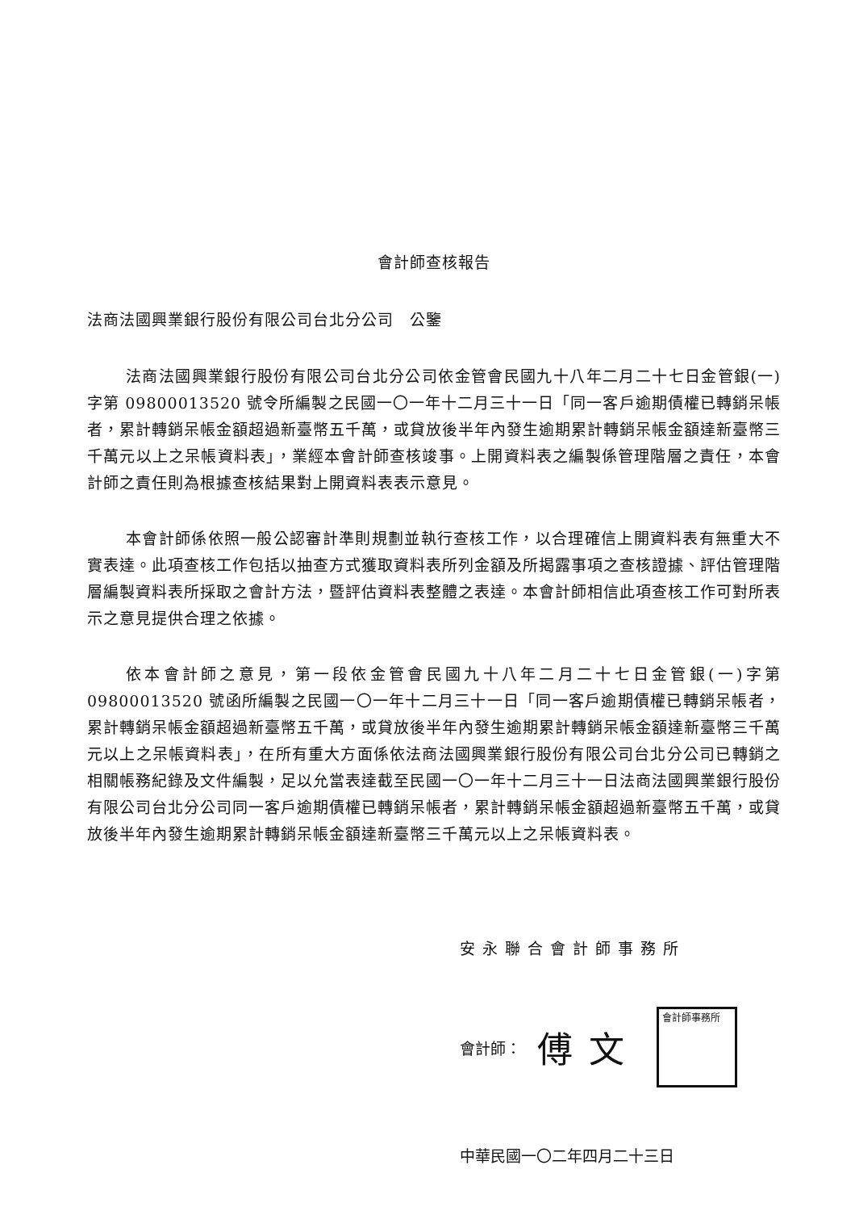會計師查核報告
法商法國興業銀行股份有限公司台北分公司　公鑒
法商法國興業銀行股份有限公司台北分公司依金管會民國九十八年二月二十七日金管銀(一)字第 09800013520 號令所編製之民國一〇一年十二月三十一日「同一客戶逾期債權已轉銷呆帳者，累計轉銷呆帳金額超過新臺幣五千萬，或貸放後半年內發生逾期累計轉銷呆帳金額達新臺幣三千萬元以上之呆帳資料表」，業經本會計師查核竣事。上開資料表之編製係管理階層之責任，本會計師之責任則為根據查核結果對上開資料表表示意見。
本會計師係依照一般公認審計準則規劃並執行查核工作，以合理確信上開資料表有無重大不實表達。此項查核工作包括以抽查方式獲取資料表所列金額及所揭露事項之查核證據、評估管理階層編製資料表所採取之會計方法，暨評估資料表整體之表達。本會計師相信此項查核工作可對所表示之意見提供合理之依據。
依本會計師之意見，第一段依金管會民國九十八年二月二十七日金管銀(一)字第 09800013520 號函所編製之民國一〇一年十二月三十一日「同一客戶逾期債權已轉銷呆帳者，累計轉銷呆帳金額超過新臺幣五千萬，或貸放後半年內發生逾期累計轉銷呆帳金額達新臺幣三千萬元以上之呆帳資料表」，在所有重大方面係依法商法國興業銀行股份有限公司台北分公司已轉銷之相關帳務紀錄及文件編製，足以允當表達截至民國一〇一年十二月三十一日法商法國興業銀行股份有限公司台北分公司同一客戶逾期債權已轉銷呆帳者，累計轉銷呆帳金額超過新臺幣五千萬，或貸放後半年內發生逾期累計轉銷呆帳金額達新臺幣三千萬元以上之呆帳資料表。
安永聯合會計師事務所
會計師： 傅文
會計師事務所
中華民國一〇二年四月二十三日